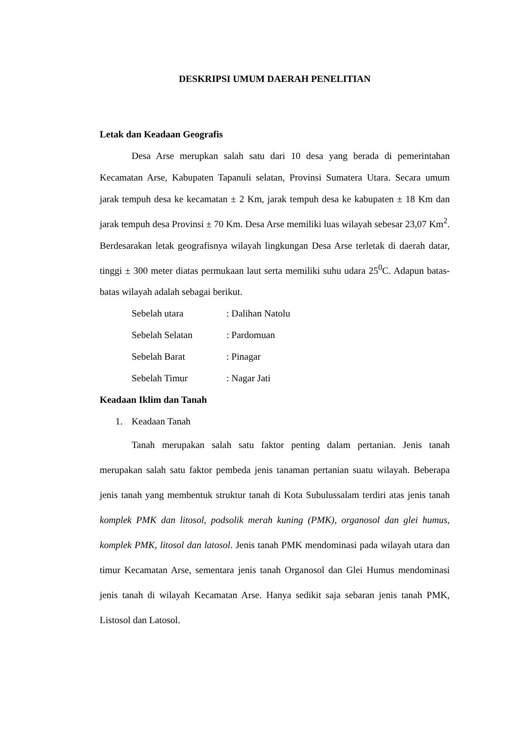DESKRIPSI UMUM DAERAH PENELITIAN
Letak dan Keadaan Geografis
Desa Arse merupkan salah satu dari 10 desa yang berada di pemerintahan Kecamatan Arse, Kabupaten Tapanuli selatan, Provinsi Sumatera Utara. Secara umum jarak tempuh desa ke kecamatan ± 2 Km, jarak tempuh desa ke kabupaten ± 18 Km dan jarak tempuh desa Provinsi ± 70 Km. Desa Arse memiliki luas wilayah sebesar 23,07 Km<sup>2</sup>. Berdesarakan letak geografisnya wilayah lingkungan Desa Arse terletak di daerah datar, tinggi ± 300 meter diatas permukaan laut serta memiliki suhu udara 25<sup>0</sup>C. Adapun batas-batas wilayah adalah sebagai berikut.
Sebelah utara : Dalihan Natolu
Sebelah Selatan : Pardomuan
Sebelah Barat : Pinagar
Sebelah Timur : Nagar Jati
Keadaan Iklim dan Tanah
1. Keadaan Tanah
Tanah merupakan salah satu faktor penting dalam pertanian. Jenis tanah merupakan salah satu faktor pembeda jenis tanaman pertanian suatu wilayah. Beberapa jenis tanah yang membentuk struktur tanah di Kota Subulussalam terdiri atas jenis tanah komplek PMK dan litosol, podsolik merah kuning (PMK), organosol dan glei humus, komplek PMK, litosol dan latosol. Jenis tanah PMK mendominasi pada wilayah utara dan timur Kecamatan Arse, sementara jenis tanah Organosol dan Glei Humus mendominasi jenis tanah di wilayah Kecamatan Arse. Hanya sedikit saja sebaran jenis tanah PMK, Listosol dan Latosol.